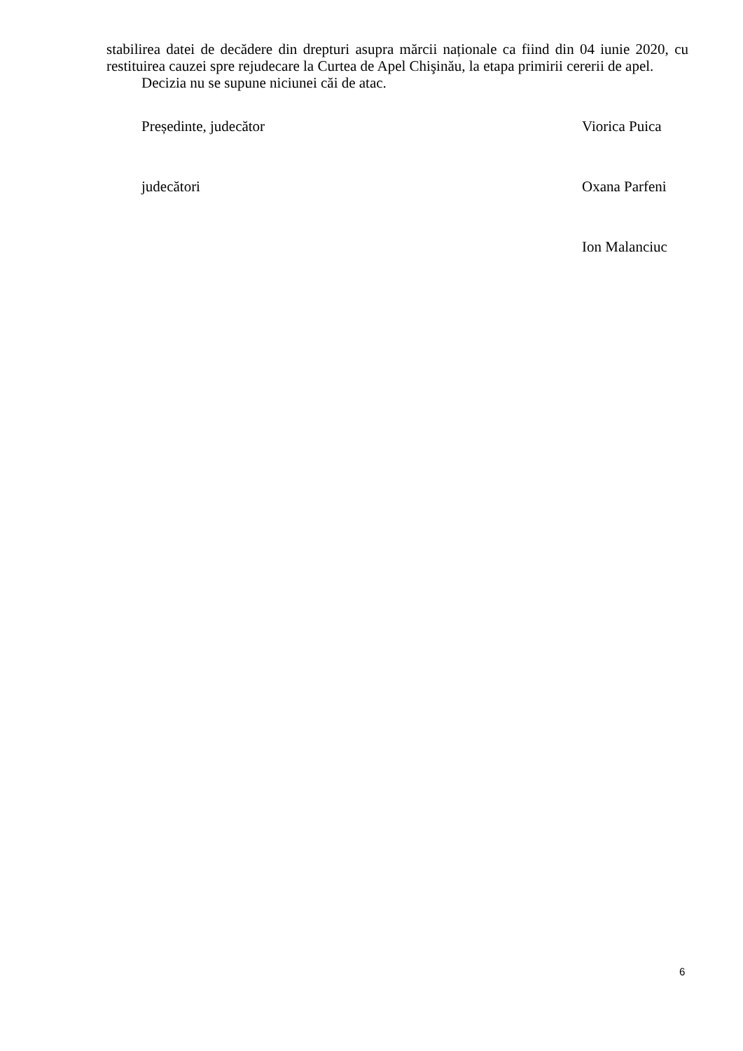stabilirea datei de decădere din drepturi asupra mărcii naționale ca fiind din 04 iunie 2020, cu restituirea cauzei spre rejudecare la Curtea de Apel Chişinău, la etapa primirii cererii de apel.
Decizia nu se supune niciunei căi de atac.
Președinte, judecător Viorica Puica
judecători Oxana Parfeni
Ion Malanciuc
6